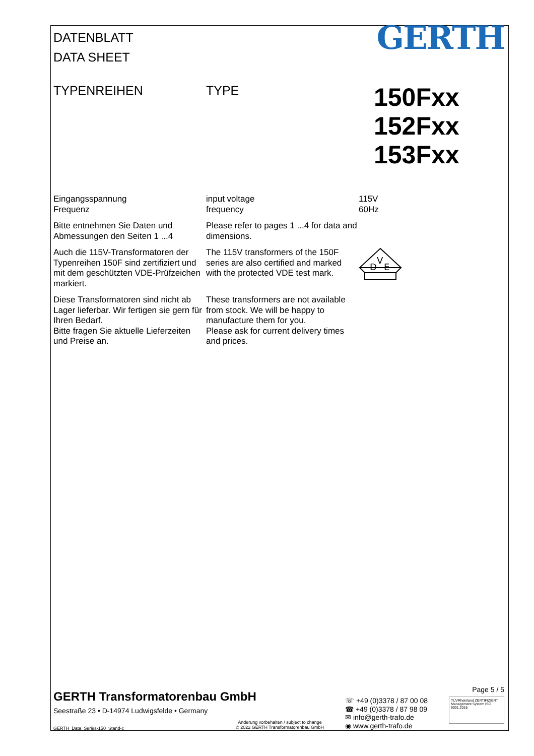DATENBLATT
DATA SHEET
GERTH
TYPENREIHEN TYPE
150Fxx
152Fxx
153Fxx
Eingangsspannung
Frequenz
input voltage
frequency
115V
60Hz
Bitte entnehmen Sie Daten und Abmessungen den Seiten 1 ...4
Please refer to pages 1 ...4 for data and dimensions.
Auch die 115V-Transformatoren der Typenreihen 150F sind zertifiziert und mit dem geschützten VDE-Prüfzeichen markiert.
The 115V transformers of the 150F series are also certified and marked with the protected VDE test mark.
D
V
E
Diese Transformatoren sind nicht ab Lager lieferbar. Wir fertigen sie gern für Ihren Bedarf.
Bitte fragen Sie aktuelle Lieferzeiten und Preise an.
These transformers are not available from stock. We will be happy to manufacture them for you.
Please ask for current delivery times and prices.
GERTH Transformatorenbau GmbH
Seestraße 23 • D-14974 Ludwigsfelde • Germany
GERTH_Data_Series-150_Stand-c
Änderung vorbehalten / subject to change
© 2022 GERTH Transformatorenbau GmbH
☏ +49 (0)3378 / 87 00 08
☎ +49 (0)3378 / 87 98 09
✉ info@gerth-trafo.de
◉ www.gerth-trafo.de
Page 5 / 5
TÜVRheinland ZERTIFIZIERT Management System ISO 9001:2015